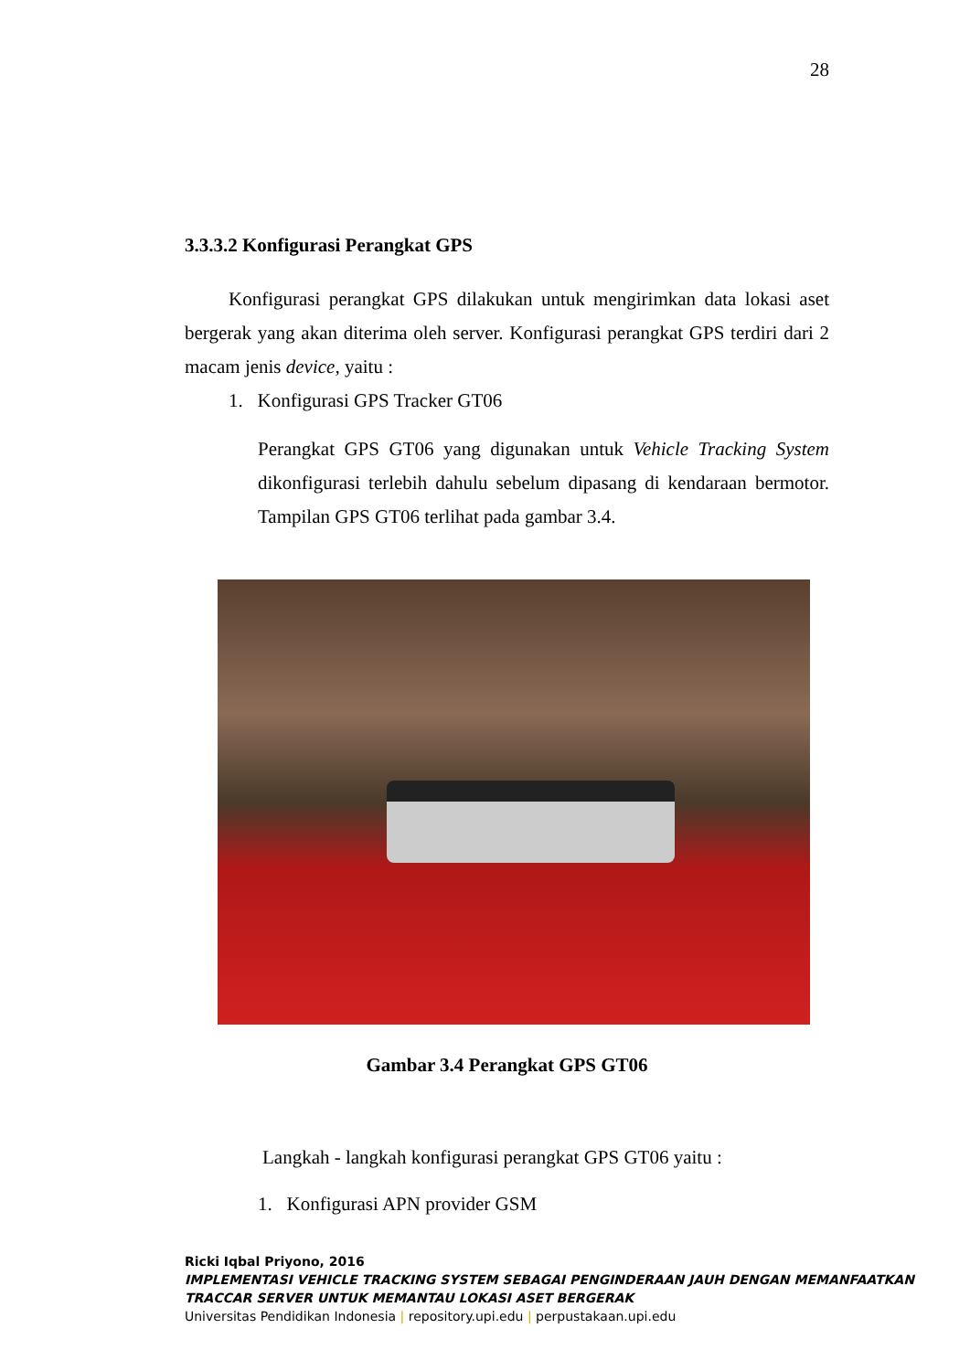28
3.3.3.2 Konfigurasi Perangkat GPS
Konfigurasi perangkat GPS dilakukan untuk mengirimkan data lokasi aset bergerak yang akan diterima oleh server. Konfigurasi perangkat GPS terdiri dari 2 macam jenis device, yaitu :
1. Konfigurasi GPS Tracker GT06
Perangkat GPS GT06 yang digunakan untuk Vehicle Tracking System dikonfigurasi terlebih dahulu sebelum dipasang di kendaraan bermotor. Tampilan GPS GT06 terlihat pada gambar 3.4.
Gambar 3.4 Perangkat GPS GT06
Langkah - langkah konfigurasi perangkat GPS GT06 yaitu :
1. Konfigurasi APN provider GSM
Ricki Iqbal Priyono, 2016
IMPLEMENTASI VEHICLE TRACKING SYSTEM SEBAGAI PENGINDERAAN JAUH DENGAN MEMANFAATKAN TRACCAR SERVER UNTUK MEMANTAU LOKASI ASET BERGERAK
Universitas Pendidikan Indonesia | repository.upi.edu | perpustakaan.upi.edu